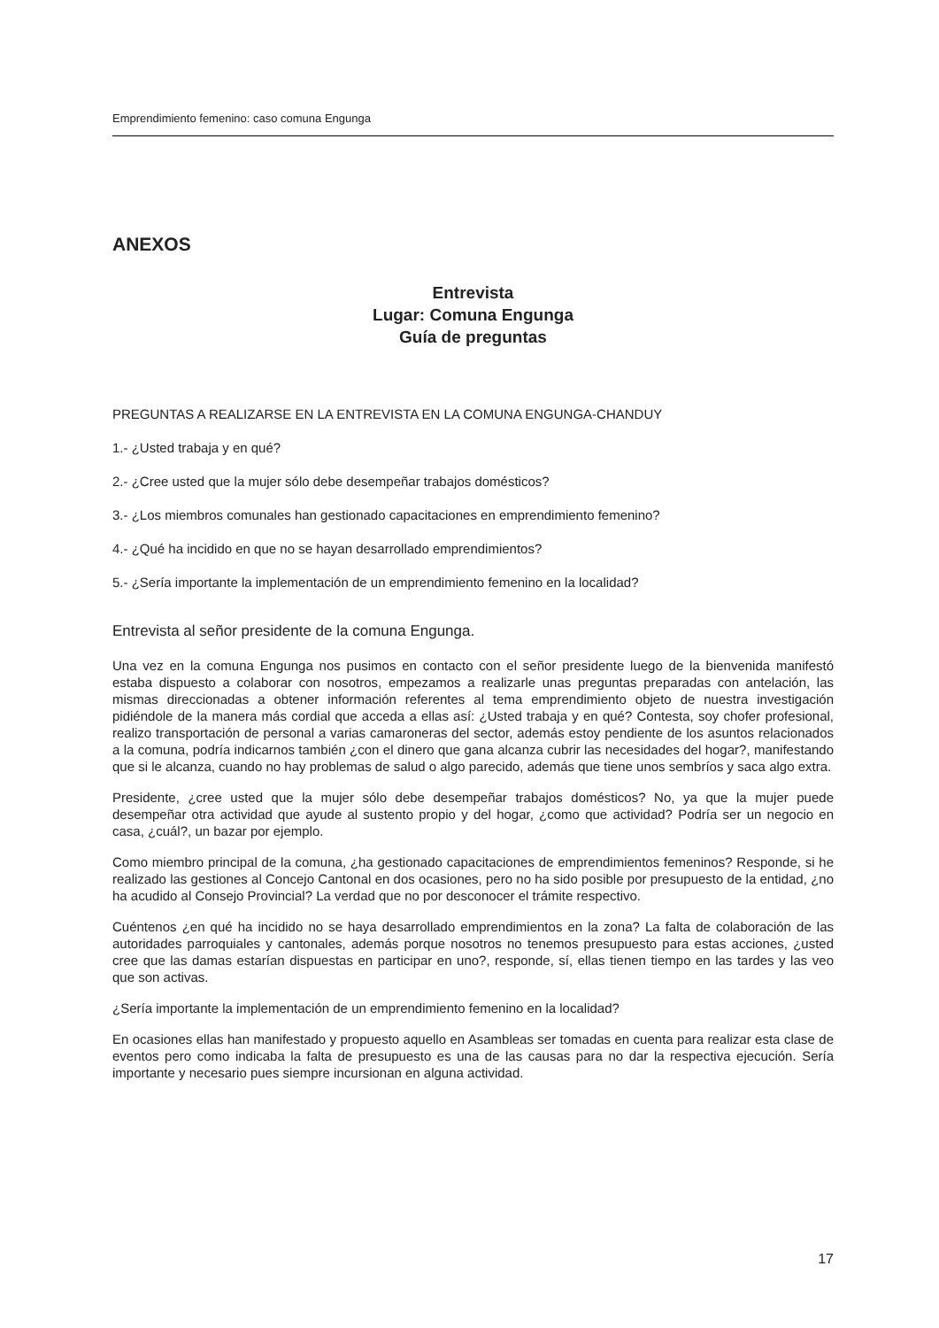Emprendimiento femenino: caso comuna Engunga
ANEXOS
Entrevista
Lugar: Comuna Engunga
Guía de preguntas
PREGUNTAS A REALIZARSE EN LA ENTREVISTA EN LA COMUNA ENGUNGA-CHANDUY
1.- ¿Usted trabaja y en qué?
2.- ¿Cree usted que la mujer sólo debe desempeñar trabajos domésticos?
3.- ¿Los miembros comunales han gestionado capacitaciones en emprendimiento femenino?
4.- ¿Qué ha incidido en que no se hayan desarrollado emprendimientos?
5.- ¿Sería importante la implementación de un emprendimiento femenino en la localidad?
Entrevista al señor presidente de la comuna Engunga.
Una vez en la comuna Engunga nos pusimos en contacto con el señor presidente luego de la bienvenida manifestó estaba dispuesto a colaborar con nosotros, empezamos a realizarle unas preguntas preparadas con antelación, las mismas direccionadas a obtener información referentes al tema emprendimiento objeto de nuestra investigación pidiéndole de la manera más cordial que acceda a ellas así: ¿Usted trabaja y en qué? Contesta, soy chofer profesional, realizo transportación de personal a varias camaroneras del sector, además estoy pendiente de los asuntos relacionados a la comuna, podría indicarnos también ¿con el dinero que gana alcanza cubrir las necesidades del hogar?, manifestando que si le alcanza, cuando no hay problemas de salud o algo parecido, además que tiene unos sembríos y saca algo extra.
Presidente, ¿cree usted que la mujer sólo debe desempeñar trabajos domésticos? No, ya que la mujer puede desempeñar otra actividad que ayude al sustento propio y del hogar, ¿como que actividad? Podría ser un negocio en casa, ¿cuál?, un bazar por ejemplo.
Como miembro principal de la comuna, ¿ha gestionado capacitaciones de emprendimientos femeninos? Responde, si he realizado las gestiones al Concejo Cantonal en dos ocasiones, pero no ha sido posible por presupuesto de la entidad, ¿no ha acudido al Consejo Provincial? La verdad que no por desconocer el trámite respectivo.
Cuéntenos ¿en qué ha incidido no se haya desarrollado emprendimientos en la zona? La falta de colaboración de las autoridades parroquiales y cantonales, además porque nosotros no tenemos presupuesto para estas acciones, ¿usted cree que las damas estarían dispuestas en participar en uno?, responde, sí, ellas tienen tiempo en las tardes y las veo que son activas.
¿Sería importante la implementación de un emprendimiento femenino en la localidad?
En ocasiones ellas han manifestado y propuesto aquello en Asambleas ser tomadas en cuenta para realizar esta clase de eventos pero como indicaba la falta de presupuesto es una de las causas para no dar la respectiva ejecución. Sería importante y necesario pues siempre incursionan en alguna actividad.
17